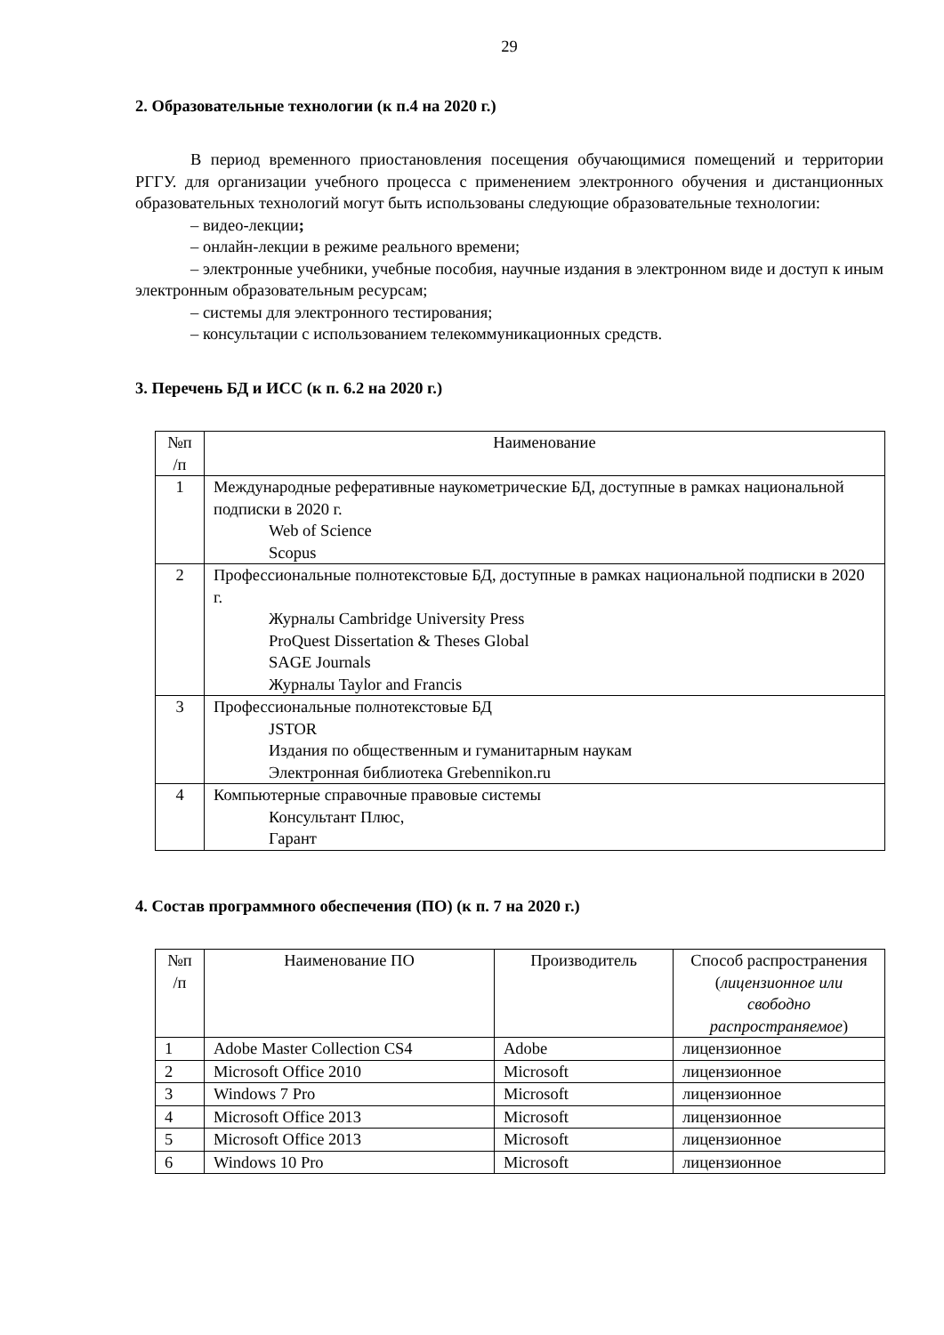29
2. Образовательные технологии (к п.4 на 2020 г.)
В период временного приостановления посещения обучающимися помещений и территории РГГУ. для организации учебного процесса с применением электронного обучения и дистанционных образовательных технологий могут быть использованы следующие образовательные технологии:
– видео-лекции;
– онлайн-лекции в режиме реального времени;
– электронные учебники, учебные пособия, научные издания в электронном виде и доступ к иным электронным образовательным ресурсам;
– системы для электронного тестирования;
– консультации с использованием телекоммуникационных средств.
3. Перечень БД и ИСС (к п. 6.2 на 2020 г.)
| №п /п | Наименование |
| --- | --- |
| 1 | Международные реферативные наукометрические БД, доступные в рамках национальной подписки в 2020 г. Web of Science Scopus |
| 2 | Профессиональные полнотекстовые БД, доступные в рамках национальной подписки в 2020 г. Журналы Cambridge University Press ProQuest Dissertation & Theses Global SAGE Journals Журналы Taylor and Francis |
| 3 | Профессиональные полнотекстовые БД JSTOR Издания по общественным и гуманитарным наукам Электронная библиотека Grebennikon.ru |
| 4 | Компьютерные справочные правовые системы Консультант Плюс, Гарант |
4. Состав программного обеспечения (ПО) (к п. 7 на 2020 г.)
| №п /п | Наименование ПО | Производитель | Способ распространения ( лицензионное или свободно распространяемое ) |
| --- | --- | --- | --- |
| 1 | Adobe Master Collection CS4 | Adobe | лицензионное |
| 2 | Microsoft Office 2010 | Microsoft | лицензионное |
| 3 | Windows 7 Pro | Microsoft | лицензионное |
| 4 | Microsoft Office 2013 | Microsoft | лицензионное |
| 5 | Microsoft Office 2013 | Microsoft | лицензионное |
| 6 | Windows 10 Pro | Microsoft | лицензионное |